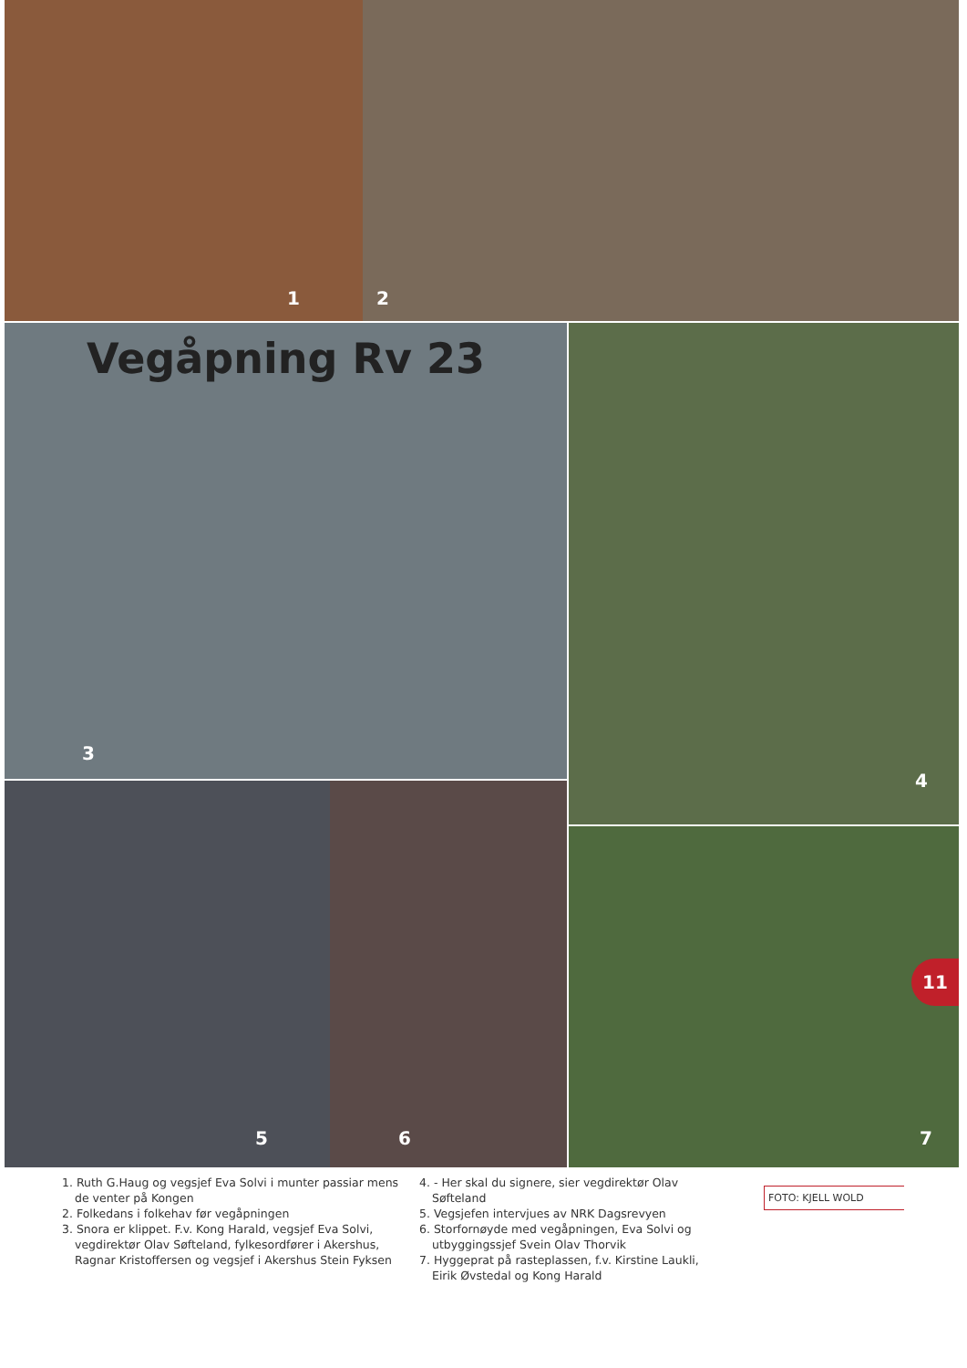1 2
Vegåpning Rv 23
3
4
5 6
7
11
1. Ruth G.Haug og vegsjef Eva Solvi i munter passiar mens de venter på Kongen
2. Folkedans i folkehav før vegåpningen
3. Snora er klippet. F.v. Kong Harald, vegsjef Eva Solvi, vegdirektør Olav Søfteland, fylkesordfører i Akershus, Ragnar Kristoffersen og vegsjef i Akershus Stein Fyksen
4. - Her skal du signere, sier vegdirektør Olav Søfteland
5. Vegsjefen intervjues av NRK Dagsrevyen
6. Storfornøyde med vegåpningen, Eva Solvi og utbyggingssjef Svein Olav Thorvik
7. Hyggeprat på rasteplassen, f.v. Kirstine Laukli, Eirik Øvstedal og Kong Harald
FOTO: KJELL WOLD